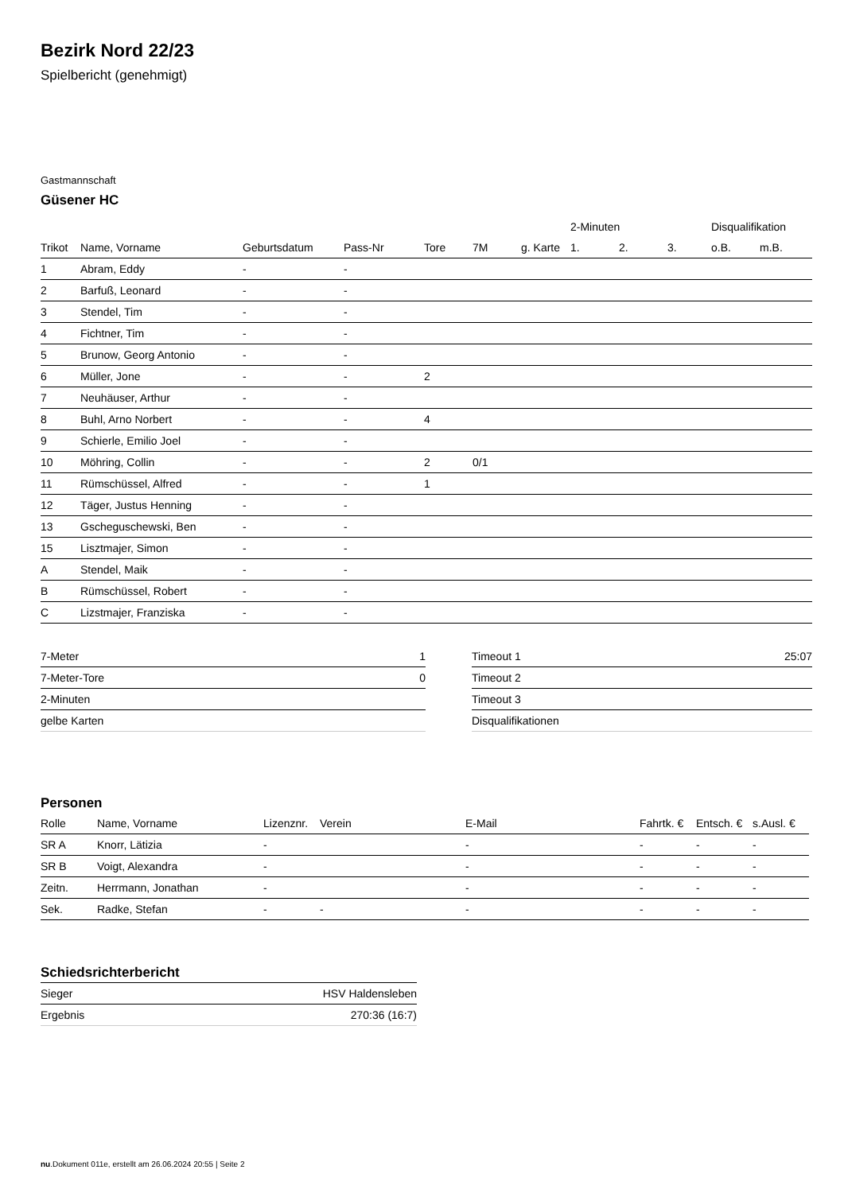Bezirk Nord 22/23
Spielbericht (genehmigt)
Gastmannschaft
Güsener HC
| | | | | | | | 2-Minuten | | | Disqualifikation | |
| --- | --- | --- | --- | --- | --- | --- | --- | --- | --- | --- | --- |
| Trikot | Name, Vorname | Geburtsdatum | Pass-Nr | Tore | 7M | g. Karte | 1. | 2. | 3. | o.B. | m.B. |
| 1 | Abram, Eddy | - | - | | | | | | | | |
| 2 | Barfuß, Leonard | - | - | | | | | | | | |
| 3 | Stendel, Tim | - | - | | | | | | | | |
| 4 | Fichtner, Tim | - | - | | | | | | | | |
| 5 | Brunow, Georg Antonio | - | - | | | | | | | | |
| 6 | Müller, Jone | - | - | 2 | | | | | | | |
| 7 | Neuhäuser, Arthur | - | - | | | | | | | | |
| 8 | Buhl, Arno Norbert | - | - | 4 | | | | | | | |
| 9 | Schierle, Emilio Joel | - | - | | | | | | | | |
| 10 | Möhring, Collin | - | - | 2 | 0/1 | | | | | | |
| 11 | Rümschüssel, Alfred | - | - | 1 | | | | | | | |
| 12 | Täger, Justus Henning | - | - | | | | | | | | |
| 13 | Gscheguschewski, Ben | - | - | | | | | | | | |
| 15 | Lisztmajer, Simon | - | - | | | | | | | | |
| A | Stendel, Maik | - | - | | | | | | | | |
| B | Rümschüssel, Robert | - | - | | | | | | | | |
| C | Lizstmajer, Franziska | - | - | | | | | | | | |
| 7-Meter | 1 |
| 7-Meter-Tore | 0 |
| 2-Minuten | |
| gelbe Karten | |
| Timeout 1 | 25:07 |
| Timeout 2 | |
| Timeout 3 | |
| Disqualifikationen | |
Personen
| Rolle | Name, Vorname | Lizenznr. | Verein | E-Mail | Fahrtk. € | Entsch. € | s.Ausl. € |
| --- | --- | --- | --- | --- | --- | --- | --- |
| SR A | Knorr, Lätizia | - | | - | - | - | - |
| SR B | Voigt, Alexandra | - | | - | - | - | - |
| Zeitn. | Herrmann, Jonathan | - | | - | - | - | - |
| Sek. | Radke, Stefan | - | - | - | - | - | - |
Schiedsrichterbericht
| Sieger | HSV Haldensleben |
| Ergebnis | 270:36 (16:7) |
nu.Dokument 011e, erstellt am 26.06.2024 20:55 | Seite 2